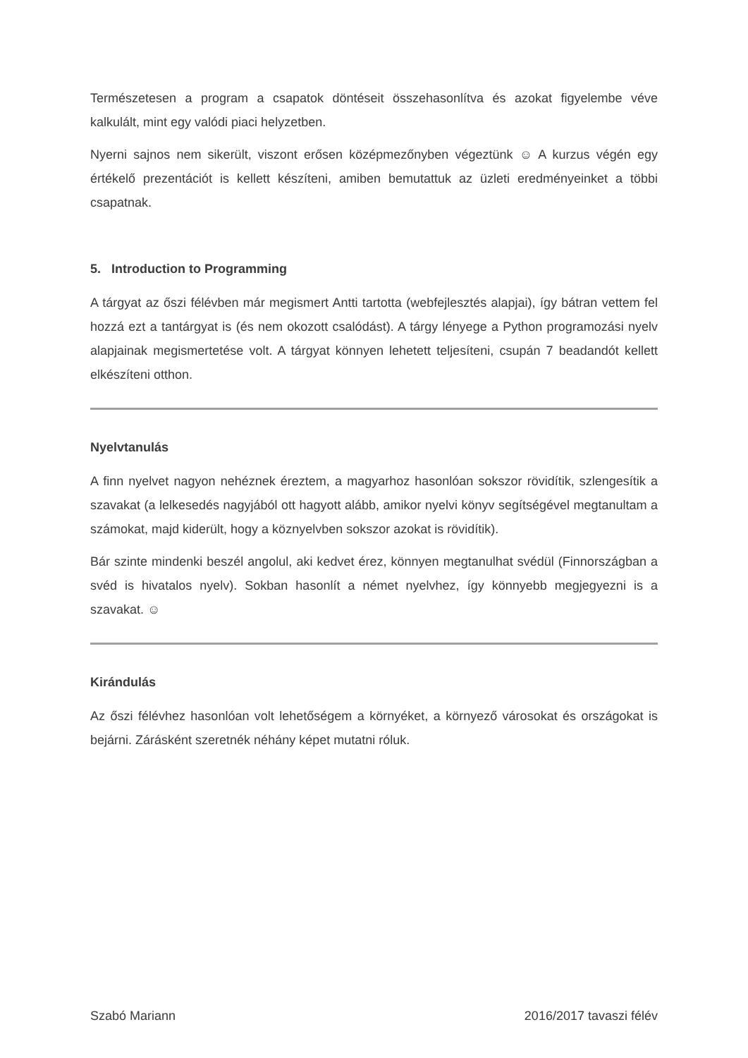Természetesen a program a csapatok döntéseit összehasonlítva és azokat figyelembe véve kalkulált, mint egy valódi piaci helyzetben.
Nyerni sajnos nem sikerült, viszont erősen középmezőnyben végeztünk ☺ A kurzus végén egy értékelő prezentációt is kellett készíteni, amiben bemutattuk az üzleti eredményeinket a többi csapatnak.
5. Introduction to Programming
A tárgyat az őszi félévben már megismert Antti tartotta (webfejlesztés alapjai), így bátran vettem fel hozzá ezt a tantárgyat is (és nem okozott csalódást). A tárgy lényege a Python programozási nyelv alapjainak megismertetése volt. A tárgyat könnyen lehetett teljesíteni, csupán 7 beadandót kellett elkészíteni otthon.
Nyelvtanulás
A finn nyelvet nagyon nehéznek éreztem, a magyarhoz hasonlóan sokszor rövidítik, szlengesítik a szavakat (a lelkesedés nagyjából ott hagyott alább, amikor nyelvi könyv segítségével megtanultam a számokat, majd kiderült, hogy a köznyelvben sokszor azokat is rövidítik).
Bár szinte mindenki beszél angolul, aki kedvet érez, könnyen megtanulhat svédül (Finnországban a svéd is hivatalos nyelv). Sokban hasonlít a német nyelvhez, így könnyebb megjegyezni is a szavakat. ☺
Kirándulás
Az őszi félévhez hasonlóan volt lehetőségem a környéket, a környező városokat és országokat is bejárni. Zárásként szeretnék néhány képet mutatni róluk.
Szabó Mariann 2016/2017 tavaszi félév